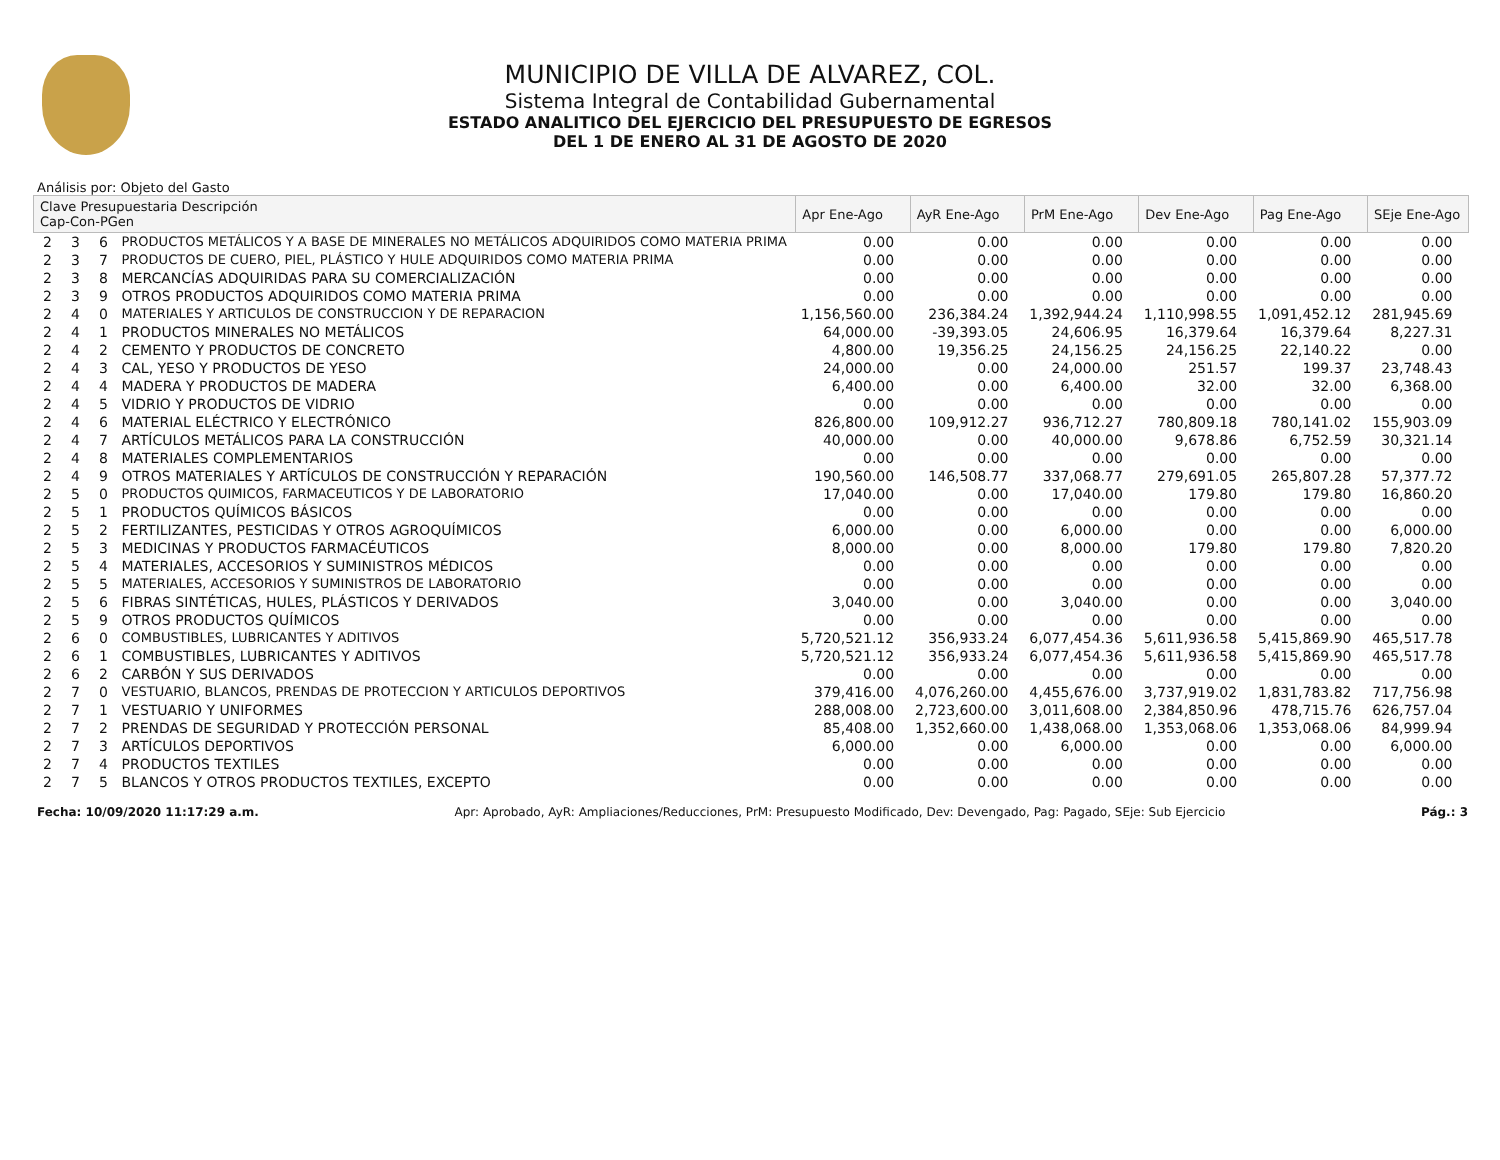MUNICIPIO DE VILLA DE ALVAREZ, COL.
Sistema Integral de Contabilidad Gubernamental
ESTADO ANALITICO DEL EJERCICIO DEL PRESUPUESTO DE EGRESOS
DEL 1 DE ENERO AL 31 DE AGOSTO DE 2020
Análisis por: Objeto del Gasto
| Clave Presupuestaria Descripción Cap-Con-PGen | | | | Apr Ene-Ago | AyR Ene-Ago | PrM Ene-Ago | Dev Ene-Ago | Pag Ene-Ago | SEje Ene-Ago |
| --- | --- | --- | --- | --- | --- | --- | --- | --- | --- |
| 2 | 3 | 6 | PRODUCTOS METÁLICOS Y A BASE DE MINERALES NO METÁLICOS ADQUIRIDOS COMO MATERIA PRIMA | 0.00 | 0.00 | 0.00 | 0.00 | 0.00 | 0.00 |
| 2 | 3 | 7 | PRODUCTOS DE CUERO, PIEL, PLÁSTICO Y HULE ADQUIRIDOS COMO MATERIA PRIMA | 0.00 | 0.00 | 0.00 | 0.00 | 0.00 | 0.00 |
| 2 | 3 | 8 | MERCANCÍAS ADQUIRIDAS PARA SU COMERCIALIZACIÓN | 0.00 | 0.00 | 0.00 | 0.00 | 0.00 | 0.00 |
| 2 | 3 | 9 | OTROS PRODUCTOS ADQUIRIDOS COMO MATERIA PRIMA | 0.00 | 0.00 | 0.00 | 0.00 | 0.00 | 0.00 |
| 2 | 4 | 0 | MATERIALES Y ARTICULOS DE CONSTRUCCION Y DE REPARACION | 1,156,560.00 | 236,384.24 | 1,392,944.24 | 1,110,998.55 | 1,091,452.12 | 281,945.69 |
| 2 | 4 | 1 | PRODUCTOS MINERALES NO METÁLICOS | 64,000.00 | -39,393.05 | 24,606.95 | 16,379.64 | 16,379.64 | 8,227.31 |
| 2 | 4 | 2 | CEMENTO Y PRODUCTOS DE CONCRETO | 4,800.00 | 19,356.25 | 24,156.25 | 24,156.25 | 22,140.22 | 0.00 |
| 2 | 4 | 3 | CAL, YESO Y PRODUCTOS DE YESO | 24,000.00 | 0.00 | 24,000.00 | 251.57 | 199.37 | 23,748.43 |
| 2 | 4 | 4 | MADERA Y PRODUCTOS DE MADERA | 6,400.00 | 0.00 | 6,400.00 | 32.00 | 32.00 | 6,368.00 |
| 2 | 4 | 5 | VIDRIO Y PRODUCTOS DE VIDRIO | 0.00 | 0.00 | 0.00 | 0.00 | 0.00 | 0.00 |
| 2 | 4 | 6 | MATERIAL ELÉCTRICO Y ELECTRÓNICO | 826,800.00 | 109,912.27 | 936,712.27 | 780,809.18 | 780,141.02 | 155,903.09 |
| 2 | 4 | 7 | ARTÍCULOS METÁLICOS PARA LA CONSTRUCCIÓN | 40,000.00 | 0.00 | 40,000.00 | 9,678.86 | 6,752.59 | 30,321.14 |
| 2 | 4 | 8 | MATERIALES COMPLEMENTARIOS | 0.00 | 0.00 | 0.00 | 0.00 | 0.00 | 0.00 |
| 2 | 4 | 9 | OTROS MATERIALES Y ARTÍCULOS DE CONSTRUCCIÓN Y REPARACIÓN | 190,560.00 | 146,508.77 | 337,068.77 | 279,691.05 | 265,807.28 | 57,377.72 |
| 2 | 5 | 0 | PRODUCTOS QUIMICOS, FARMACEUTICOS Y DE LABORATORIO | 17,040.00 | 0.00 | 17,040.00 | 179.80 | 179.80 | 16,860.20 |
| 2 | 5 | 1 | PRODUCTOS QUÍMICOS BÁSICOS | 0.00 | 0.00 | 0.00 | 0.00 | 0.00 | 0.00 |
| 2 | 5 | 2 | FERTILIZANTES, PESTICIDAS Y OTROS AGROQUÍMICOS | 6,000.00 | 0.00 | 6,000.00 | 0.00 | 0.00 | 6,000.00 |
| 2 | 5 | 3 | MEDICINAS Y PRODUCTOS FARMACÉUTICOS | 8,000.00 | 0.00 | 8,000.00 | 179.80 | 179.80 | 7,820.20 |
| 2 | 5 | 4 | MATERIALES, ACCESORIOS Y SUMINISTROS MÉDICOS | 0.00 | 0.00 | 0.00 | 0.00 | 0.00 | 0.00 |
| 2 | 5 | 5 | MATERIALES, ACCESORIOS Y SUMINISTROS DE LABORATORIO | 0.00 | 0.00 | 0.00 | 0.00 | 0.00 | 0.00 |
| 2 | 5 | 6 | FIBRAS SINTÉTICAS, HULES, PLÁSTICOS Y DERIVADOS | 3,040.00 | 0.00 | 3,040.00 | 0.00 | 0.00 | 3,040.00 |
| 2 | 5 | 9 | OTROS PRODUCTOS QUÍMICOS | 0.00 | 0.00 | 0.00 | 0.00 | 0.00 | 0.00 |
| 2 | 6 | 0 | COMBUSTIBLES, LUBRICANTES Y ADITIVOS | 5,720,521.12 | 356,933.24 | 6,077,454.36 | 5,611,936.58 | 5,415,869.90 | 465,517.78 |
| 2 | 6 | 1 | COMBUSTIBLES, LUBRICANTES Y ADITIVOS | 5,720,521.12 | 356,933.24 | 6,077,454.36 | 5,611,936.58 | 5,415,869.90 | 465,517.78 |
| 2 | 6 | 2 | CARBÓN Y SUS DERIVADOS | 0.00 | 0.00 | 0.00 | 0.00 | 0.00 | 0.00 |
| 2 | 7 | 0 | VESTUARIO, BLANCOS, PRENDAS DE PROTECCION Y ARTICULOS DEPORTIVOS | 379,416.00 | 4,076,260.00 | 4,455,676.00 | 3,737,919.02 | 1,831,783.82 | 717,756.98 |
| 2 | 7 | 1 | VESTUARIO Y UNIFORMES | 288,008.00 | 2,723,600.00 | 3,011,608.00 | 2,384,850.96 | 478,715.76 | 626,757.04 |
| 2 | 7 | 2 | PRENDAS DE SEGURIDAD Y PROTECCIÓN PERSONAL | 85,408.00 | 1,352,660.00 | 1,438,068.00 | 1,353,068.06 | 1,353,068.06 | 84,999.94 |
| 2 | 7 | 3 | ARTÍCULOS DEPORTIVOS | 6,000.00 | 0.00 | 6,000.00 | 0.00 | 0.00 | 6,000.00 |
| 2 | 7 | 4 | PRODUCTOS TEXTILES | 0.00 | 0.00 | 0.00 | 0.00 | 0.00 | 0.00 |
| 2 | 7 | 5 | BLANCOS Y OTROS PRODUCTOS TEXTILES, EXCEPTO | 0.00 | 0.00 | 0.00 | 0.00 | 0.00 | 0.00 |
Fecha: 10/09/2020 11:17:29 a.m. Apr: Aprobado, AyR: Ampliaciones/Reducciones, PrM: Presupuesto Modificado, Dev: Devengado, Pag: Pagado, SEje: Sub Ejercicio Pág.: 3